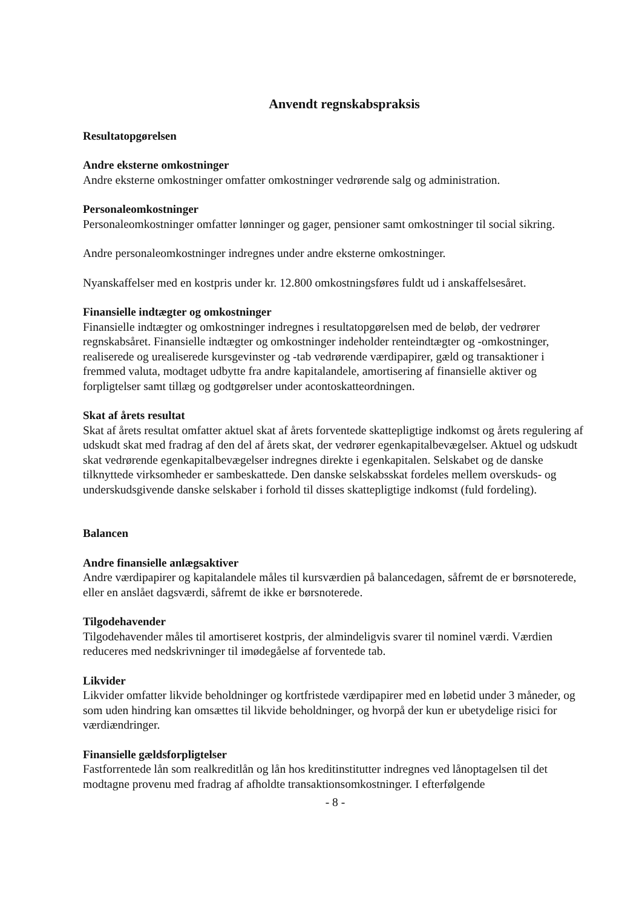Anvendt regnskabspraksis
Resultatopgørelsen
Andre eksterne omkostninger
Andre eksterne omkostninger omfatter omkostninger vedrørende salg og administration.
Personaleomkostninger
Personaleomkostninger omfatter lønninger og gager, pensioner samt omkostninger til social sikring.
Andre personaleomkostninger indregnes under andre eksterne omkostninger.
Nyanskaffelser med en kostpris under kr. 12.800 omkostningsføres fuldt ud i anskaffelsesåret.
Finansielle indtægter og omkostninger
Finansielle indtægter og omkostninger indregnes i resultatopgørelsen med de beløb, der vedrører regnskabsåret. Finansielle indtægter og omkostninger indeholder renteindtægter og -omkostninger, realiserede og urealiserede kursgevinster og -tab vedrørende værdipapirer, gæld og transaktioner i fremmed valuta, modtaget udbytte fra andre kapitalandele, amortisering af finansielle aktiver og forpligtelser samt tillæg og godtgørelser under acontoskatteordningen.
Skat af årets resultat
Skat af årets resultat omfatter aktuel skat af årets forventede skattepligtige indkomst og årets regulering af udskudt skat med fradrag af den del af årets skat, der vedrører egenkapitalbevægelser. Aktuel og udskudt skat vedrørende egenkapitalbevægelser indregnes direkte i egenkapitalen. Selskabet og de danske tilknyttede virksomheder er sambeskattede. Den danske selskabsskat fordeles mellem overskuds- og underskudsgivende danske selskaber i forhold til disses skattepligtige indkomst (fuld fordeling).
Balancen
Andre finansielle anlægsaktiver
Andre værdipapirer og kapitalandele måles til kursværdien på balancedagen, såfremt de er børsnoterede, eller en anslået dagsværdi, såfremt de ikke er børsnoterede.
Tilgodehavender
Tilgodehavender måles til amortiseret kostpris, der almindeligvis svarer til nominel værdi. Værdien reduceres med nedskrivninger til imødegåelse af forventede tab.
Likvider
Likvider omfatter likvide beholdninger og kortfristede værdipapirer med en løbetid under 3 måneder, og som uden hindring kan omsættes til likvide beholdninger, og hvorpå der kun er ubetydelige risici for værdiændringer.
Finansielle gældsforpligtelser
Fastforrentede lån som realkreditlån og lån hos kreditinstitutter indregnes ved lånoptagelsen til det modtagne provenu med fradrag af afholdte transaktionsomkostninger. I efterfølgende
- 8 -